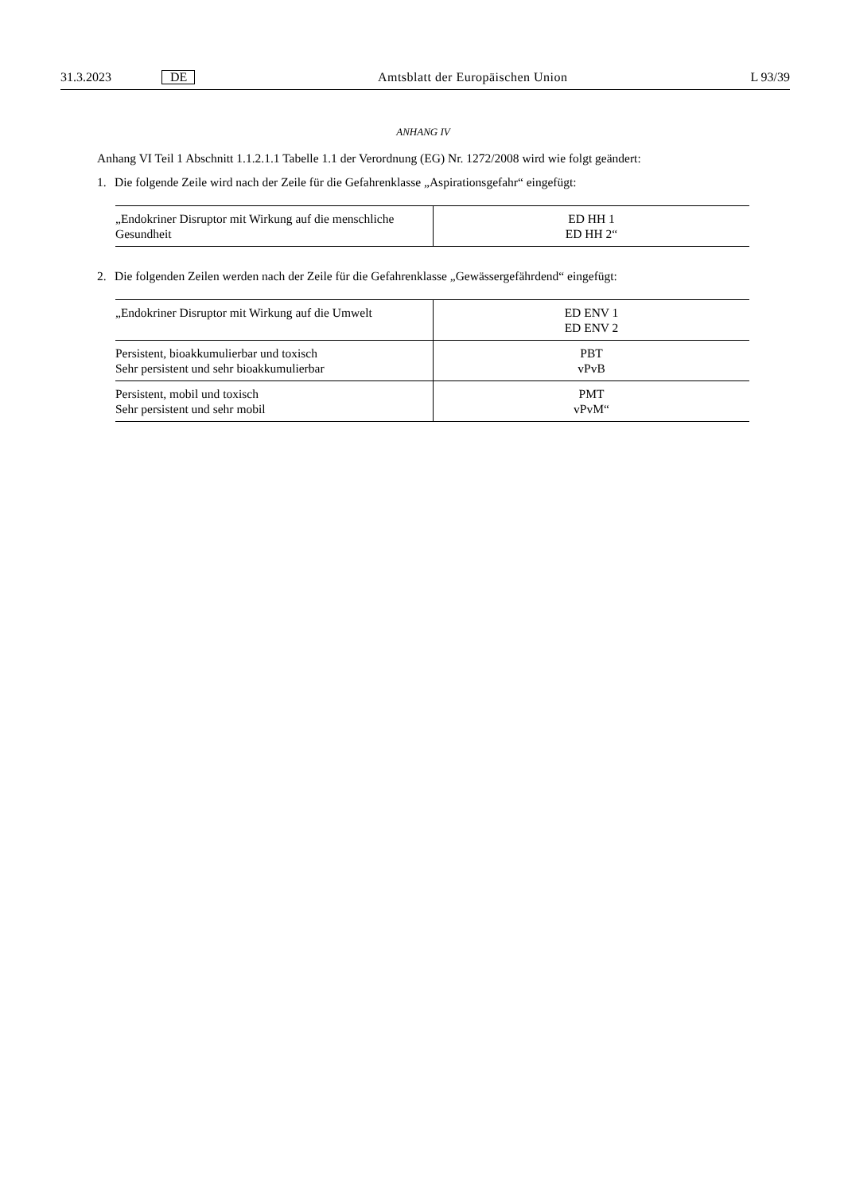31.3.2023 DE Amtsblatt der Europäischen Union L 93/39
ANHANG IV
Anhang VI Teil 1 Abschnitt 1.1.2.1.1 Tabelle 1.1 der Verordnung (EG) Nr. 1272/2008 wird wie folgt geändert:
1. Die folgende Zeile wird nach der Zeile für die Gefahrenklasse „Aspirationsgefahr“ eingefügt:
| „Endokriner Disruptor mit Wirkung auf die menschliche Gesundheit | ED HH 1 ED HH 2“ |
2. Die folgenden Zeilen werden nach der Zeile für die Gefahrenklasse „Gewässergefährdend“ eingefügt:
| „Endokriner Disruptor mit Wirkung auf die Umwelt | ED ENV 1 ED ENV 2 |
| Persistent, bioakkumulierbar und toxisch Sehr persistent und sehr bioakkumulierbar | PBT vPvB |
| Persistent, mobil und toxisch Sehr persistent und sehr mobil | PMT vPvM“ |